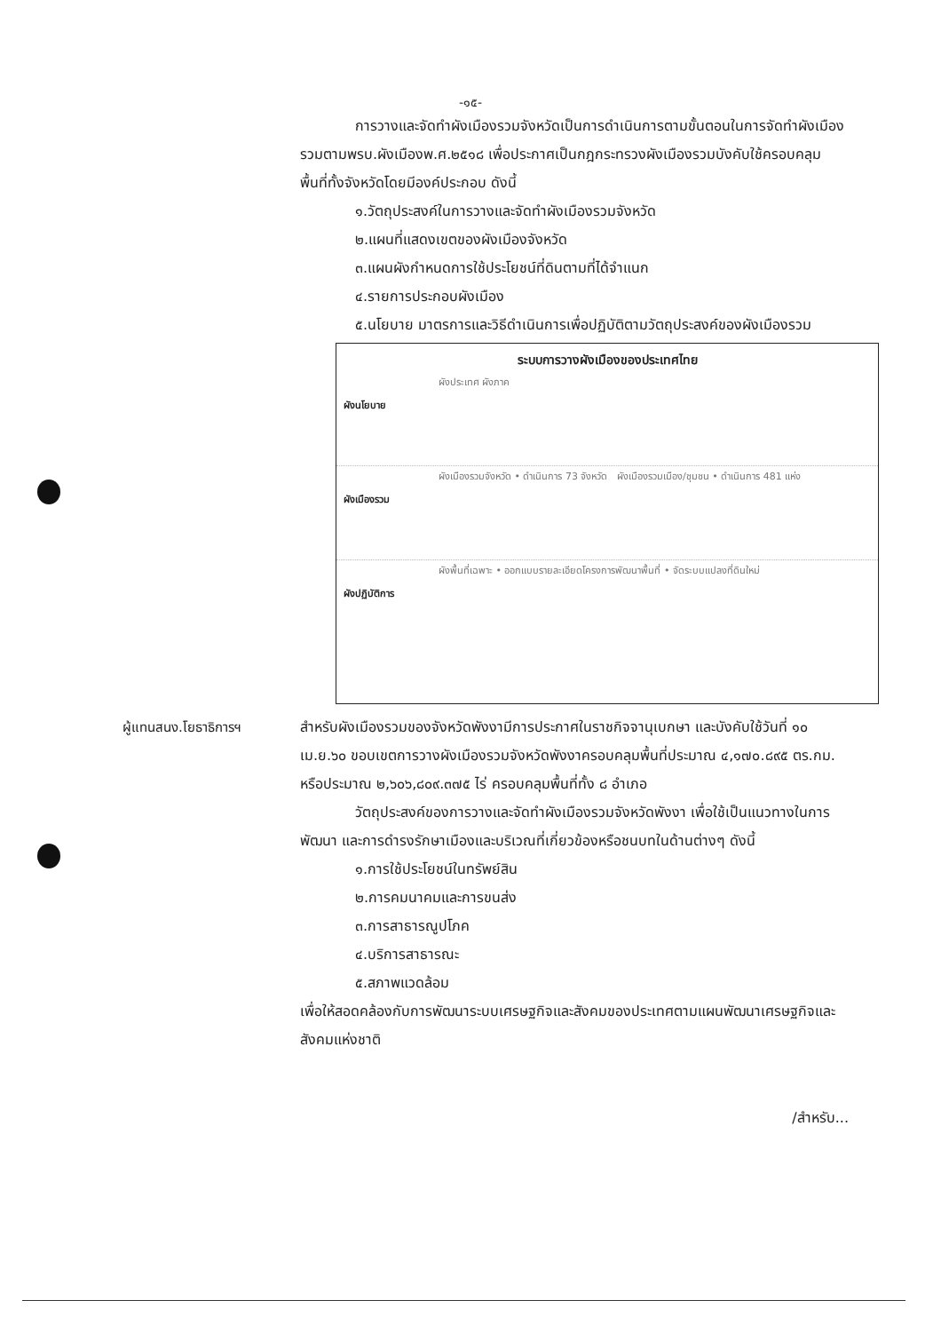-๑๕-
การวางและจัดทำผังเมืองรวมจังหวัดเป็นการดำเนินการตามขั้นตอนในการจัดทำผังเมืองรวมตามพรบ.ผังเมืองพ.ศ.๒๕๑๘ เพื่อประกาศเป็นกฎกระทรวงผังเมืองรวมบังคับใช้ครอบคลุมพื้นที่ทั้งจังหวัดโดยมีองค์ประกอบ ดังนี้
๑.วัตถุประสงค์ในการวางและจัดทำผังเมืองรวมจังหวัด
๒.แผนที่แสดงเขตของผังเมืองจังหวัด
๓.แผนผังกำหนดการใช้ประโยชน์ที่ดินตามที่ได้จำแนก
๔.รายการประกอบผังเมือง
๕.นโยบาย มาตรการและวิธีดำเนินการเพื่อปฏิบัติตามวัตถุประสงค์ของผังเมืองรวม
ระบบการวางผังเมืองของประเทศไทย
ผังนโยบาย
ผังประเทศ ผังภาค
ผังเมืองรวม
ผังเมืองรวมจังหวัด • ดำเนินการ 73 จังหวัด ผังเมืองรวมเมือง/ชุมชน • ดำเนินการ 481 แห่ง
ผังปฏิบัติการ
ผังพื้นที่เฉพาะ • ออกแบบรายละเอียดโครงการพัฒนาพื้นที่ • จัดระบบแปลงที่ดินใหม่
ผู้แทนสนง.โยธาธิการฯ สำหรับผังเมืองรวมของจังหวัดพังงามีการประกาศในราชกิจจานุเบกษา และบังคับใช้วันที่ ๑๐ เม.ย.๖๐ ขอบเขตการวางผังเมืองรวมจังหวัดพังงาครอบคลุมพื้นที่ประมาณ ๔,๑๗๐.๘๙๕ ตร.กม. หรือประมาณ ๒,๖๐๖,๘๐๙.๓๗๕ ไร่ ครอบคลุมพื้นที่ทั้ง ๘ อำเภอ
วัตถุประสงค์ของการวางและจัดทำผังเมืองรวมจังหวัดพังงา เพื่อใช้เป็นแนวทางในการพัฒนา และการดำรงรักษาเมืองและบริเวณที่เกี่ยวข้องหรือชนบทในด้านต่างๆ ดังนี้
๑.การใช้ประโยชน์ในทรัพย์สิน
๒.การคมนาคมและการขนส่ง
๓.การสาธารณูปโภค
๔.บริการสาธารณะ
๕.สภาพแวดล้อม
เพื่อให้สอดคล้องกับการพัฒนาระบบเศรษฐกิจและสังคมของประเทศตามแผนพัฒนาเศรษฐกิจและสังคมแห่งชาติ
/สำหรับ...